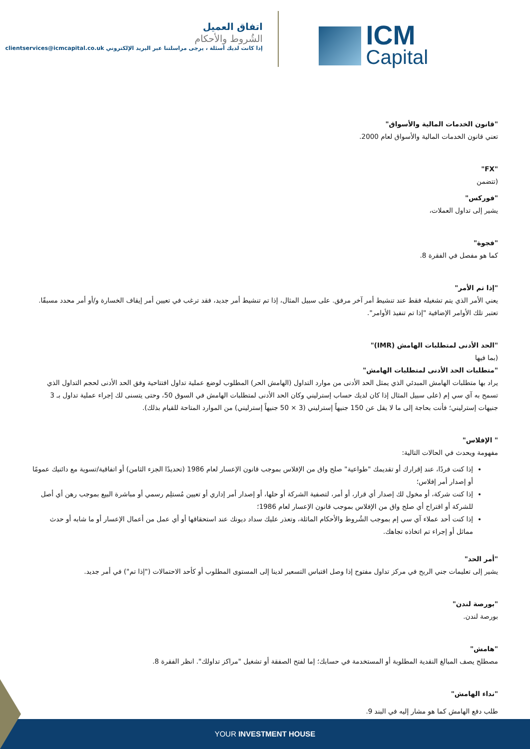اتفاق العميل
الشُروط والأحكام
إذا كانت لديك أسئلة ، يرجى مراسلتنا عبر البريد الإلكتروني clientservices@icmcapital.co.uk
ICM
Capital
"قانون الخدمات المالية والأسواق"
تعني قانون الخدمات المالية والأسواق لعام 2000.
"FX"
(تتضمن
"فوركس"
يشير إلى تداول العملات،
"فجوة"
كما هو مفصل في الفقرة 8.
"إذا تم الأمر"
يعني الأمر الذي يتم تشغيله فقط عند تنشيط أمر آخر مرفق. على سبيل المثال، إذا تم تنشيط أمر جديد، فقد ترغب في تعيين أمر إيقاف الخسارة و/أو أمر محدد مسبقًا. تعتبر تلك الأوامر الإضافية "إذا تم تنفيذ الأوامر".
"الحد الأدنى لمتطلبات الهامش (IMR)"
(بما فيها
"متطلبات الحد الأدنى لمتطلبات الهامش"
يراد بها متطلبات الهامش المبدئي الذي يمثل الحد الأدنى من موارد التداول (الهامش الحر) المطلوب لوضع عملية تداول افتتاحية وفق الحد الأدنى لحجم التداول الذي تسمح به آي سي إم (على سبيل المثال إذا كان لديك حساب إسترليني وكان الحد الأدنى لمتطلبات الهامش في السوق 50، وحتى يتسنى لك إجراء عملية تداول بـ 3 جنيهات إسترليني؛ فأنت بحاجة إلى ما لا يقل عن 150 جنيهاً إسترليني (3 × 50 جنيهاً إسترليني) من الموارد المتاحة للقيام بذلك).
" الإفلاس"
مفهومة ويحدث في الحالات التالية:
إذا كنت فردًا، عند إقرارك أو تقديمك "طواعية" صلح واق من الإفلاس بموجب قانون الإعسار لعام 1986 (تحديدًا الجزء الثامن) أو اتفاقية/تسوية مع دائنيك عمومًا أو إصدار أمر إفلاس؛
إذا كنت شركة، أو مخول لك إصدار أي قرار، أو أمر، لتصفية الشركة أو حلها، أو إصدار أمر إداري أو تعيين مُستلِم رسمي أو مباشرة البيع بموجب رهن أي أصل للشركة أو اقتراح أي صلح واق من الإفلاس بموجب قانون الإعسار لعام 1986؛
إذا كنت أحد عملاء آي سي إم بموجب الشُروط والأحكام الماثلة، وتعذر عليك سداد ديونك عند استحقاقها أو أي عمل من أعمال الإعسار أو ما شابه أو حدث مماثل أو إجراء تم اتخاذه تجاهك.
"أمر الحد"
يشير إلى تعليمات جني الربح في مركز تداول مفتوح إذا وصل اقتباس التسعير لدينا إلى المستوى المطلوب أو كأحد الاحتمالات ("إذا تم") في أمر جديد.
"بورصة لندن"
بورصة لندن.
"هامش"
مصطلح يصف المبالغ النقدية المطلوبة أو المستخدمة في حسابك؛ إما لفتح الصفقة أو تشغيل "مراكز تداولك". انظر الفقرة 8.
"نداء الهامش"
طلب دفع الهامش كما هو مشار إليه في البند 9.
YOUR INVESTMENT HOUSE